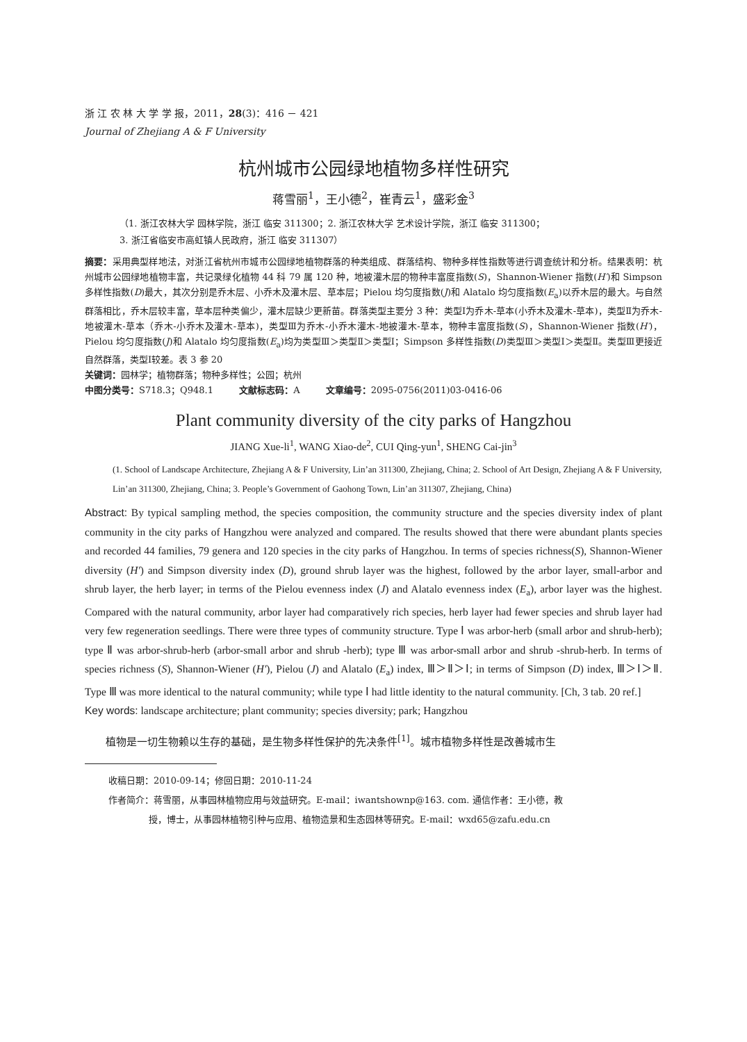浙 江 农 林 大 学 学 报，2011，28(3)：416 － 421
Journal of Zhejiang A & F University
杭州城市公园绿地植物多样性研究
蒋雪丽<sup>1</sup>，王小德<sup>2</sup>，崔青云<sup>1</sup>，盛彩金<sup>3</sup>
（1. 浙江农林大学 园林学院，浙江 临安 311300；2. 浙江农林大学 艺术设计学院，浙江 临安 311300；
3. 浙江省临安市高虹镇人民政府，浙江 临安 311307）
摘要：采用典型样地法，对浙江省杭州市城市公园绿地植物群落的种类组成、群落结构、物种多样性指数等进行调查统计和分析。结果表明：杭州城市公园绿地植物丰富，共记录绿化植物 44 科 79 属 120 种，地被灌木层的物种丰富度指数(S)，Shannon-Wiener 指数(H′)和 Simpson 多样性指数(D)最大，其次分别是乔木层、小乔木及灌木层、草本层；Pielou 均匀度指数(J)和 Alatalo 均匀度指数(E<sub>a</sub>)以乔木层的最大。与自然群落相比，乔木层较丰富，草本层种类偏少，灌木层缺少更新苗。群落类型主要分 3 种：类型Ⅰ为乔木-草本(小乔木及灌木-草本)，类型Ⅱ为乔木-地被灌木-草本（乔木-小乔木及灌木-草本)，类型Ⅲ为乔木-小乔木灌木-地被灌木-草本，物种丰富度指数(S)，Shannon-Wiener 指数(H′)，Pielou 均匀度指数(J)和 Alatalo 均匀度指数(E<sub>a</sub>)均为类型Ⅲ＞类型Ⅱ＞类型Ⅰ；Simpson 多样性指数(D)类型Ⅲ＞类型Ⅰ＞类型Ⅱ。类型Ⅲ更接近自然群落，类型Ⅰ较差。表 3 参 20
关键词：园林学；植物群落；物种多样性；公园；杭州
中图分类号：S718.3；Q948.1 文献标志码：A 文章编号：2095-0756(2011)03-0416-06
Plant community diversity of the city parks of Hangzhou
JIANG Xue-li<sup>1</sup>, WANG Xiao-de<sup>2</sup>, CUI Qing-yun<sup>1</sup>, SHENG Cai-jin<sup>3</sup>
(1. School of Landscape Architecture, Zhejiang A & F University, Lin’an 311300, Zhejiang, China; 2. School of Art Design, Zhejiang A & F University, Lin’an 311300, Zhejiang, China; 3. People’s Government of Gaohong Town, Lin’an 311307, Zhejiang, China)
Abstract: By typical sampling method, the species composition, the community structure and the species diversity index of plant community in the city parks of Hangzhou were analyzed and compared. The results showed that there were abundant plants species and recorded 44 families, 79 genera and 120 species in the city parks of Hangzhou. In terms of species richness(S), Shannon-Wiener diversity (H′) and Simpson diversity index (D), ground shrub layer was the highest, followed by the arbor layer, small-arbor and shrub layer, the herb layer; in terms of the Pielou evenness index (J) and Alatalo evenness index (E<sub>a</sub>), arbor layer was the highest. Compared with the natural community, arbor layer had comparatively rich species, herb layer had fewer species and shrub layer had very few regeneration seedlings. There were three types of community structure. Type Ⅰ was arbor-herb (small arbor and shrub-herb); type Ⅱ was arbor-shrub-herb (arbor-small arbor and shrub -herb); type Ⅲ was arbor-small arbor and shrub -shrub-herb. In terms of species richness (S), Shannon-Wiener (H′), Pielou (J) and Alatalo (E<sub>a</sub>) index, Ⅲ＞Ⅱ＞Ⅰ; in terms of Simpson (D) index, Ⅲ＞Ⅰ＞Ⅱ. Type Ⅲ was more identical to the natural community; while type Ⅰ had little identity to the natural community. [Ch, 3 tab. 20 ref.]
Key words: landscape architecture; plant community; species diversity; park; Hangzhou
植物是一切生物赖以生存的基础，是生物多样性保护的先决条件<sup>[1]</sup>。城市植物多样性是改善城市生
收稿日期：2010-09-14；修回日期：2010-11-24
作者简介：蒋雪丽，从事园林植物应用与效益研究。E-mail：iwantshownp@163. com. 通信作者：王小德，教
授，博士，从事园林植物引种与应用、植物造景和生态园林等研究。E-mail：wxd65@zafu.edu.cn